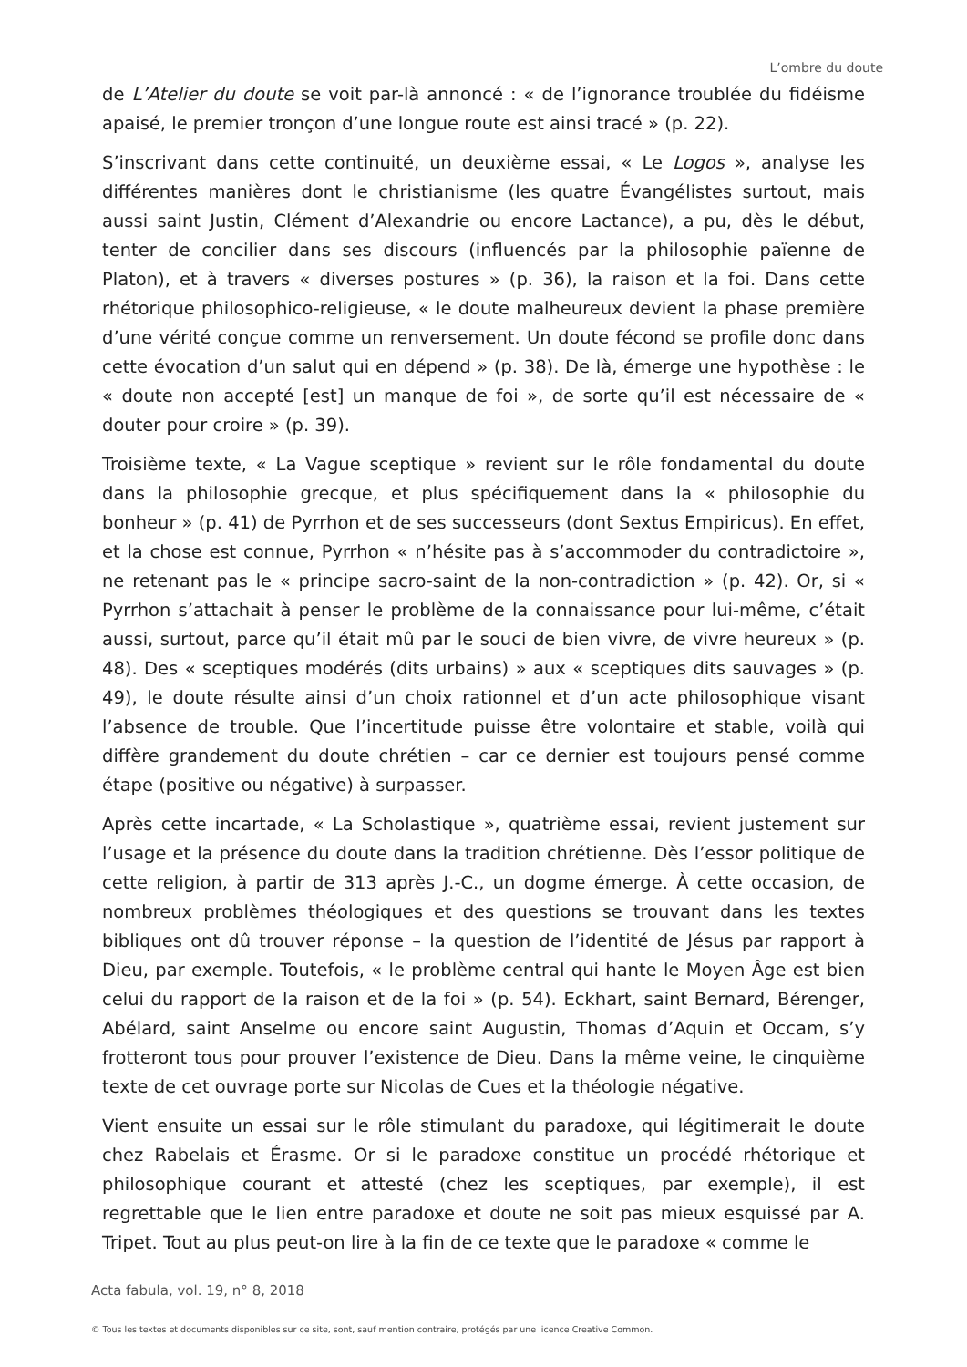L’ombre du doute
de L’Atelier du doute se voit par-là annoncé : « de l’ignorance troublée du fidéisme apaisé, le premier tronçon d’une longue route est ainsi tracé » (p. 22).
S’inscrivant dans cette continuité, un deuxième essai, « Le Logos », analyse les différentes manières dont le christianisme (les quatre Évangélistes surtout, mais aussi saint Justin, Clément d’Alexandrie ou encore Lactance), a pu, dès le début, tenter de concilier dans ses discours (influencés par la philosophie païenne de Platon), et à travers « diverses postures » (p. 36), la raison et la foi. Dans cette rhétorique philosophico-religieuse, « le doute malheureux devient la phase première d’une vérité conçue comme un renversement. Un doute fécond se profile donc dans cette évocation d’un salut qui en dépend » (p. 38). De là, émerge une hypothèse : le « doute non accepté [est] un manque de foi », de sorte qu’il est nécessaire de « douter pour croire » (p. 39).
Troisième texte, « La Vague sceptique » revient sur le rôle fondamental du doute dans la philosophie grecque, et plus spécifiquement dans la « philosophie du bonheur » (p. 41) de Pyrrhon et de ses successeurs (dont Sextus Empiricus). En effet, et la chose est connue, Pyrrhon « n’hésite pas à s’accommoder du contradictoire », ne retenant pas le « principe sacro-saint de la non-contradiction » (p. 42). Or, si « Pyrrhon s’attachait à penser le problème de la connaissance pour lui-même, c’était aussi, surtout, parce qu’il était mû par le souci de bien vivre, de vivre heureux » (p. 48). Des « sceptiques modérés (dits urbains) » aux « sceptiques dits sauvages » (p. 49), le doute résulte ainsi d’un choix rationnel et d’un acte philosophique visant l’absence de trouble. Que l’incertitude puisse être volontaire et stable, voilà qui diffère grandement du doute chrétien – car ce dernier est toujours pensé comme étape (positive ou négative) à surpasser.
Après cette incartade, « La Scholastique », quatrième essai, revient justement sur l’usage et la présence du doute dans la tradition chrétienne. Dès l’essor politique de cette religion, à partir de 313 après J.-C., un dogme émerge. À cette occasion, de nombreux problèmes théologiques et des questions se trouvant dans les textes bibliques ont dû trouver réponse – la question de l’identité de Jésus par rapport à Dieu, par exemple. Toutefois, « le problème central qui hante le Moyen Âge est bien celui du rapport de la raison et de la foi » (p. 54). Eckhart, saint Bernard, Bérenger, Abélard, saint Anselme ou encore saint Augustin, Thomas d’Aquin et Occam, s’y frotteront tous pour prouver l’existence de Dieu. Dans la même veine, le cinquième texte de cet ouvrage porte sur Nicolas de Cues et la théologie négative.
Vient ensuite un essai sur le rôle stimulant du paradoxe, qui légitimerait le doute chez Rabelais et Érasme. Or si le paradoxe constitue un procédé rhétorique et philosophique courant et attesté (chez les sceptiques, par exemple), il est regrettable que le lien entre paradoxe et doute ne soit pas mieux esquissé par A. Tripet. Tout au plus peut-on lire à la fin de ce texte que le paradoxe « comme le
Acta fabula, vol. 19, n° 8, 2018
© Tous les textes et documents disponibles sur ce site, sont, sauf mention contraire, protégés par une licence Creative Common.